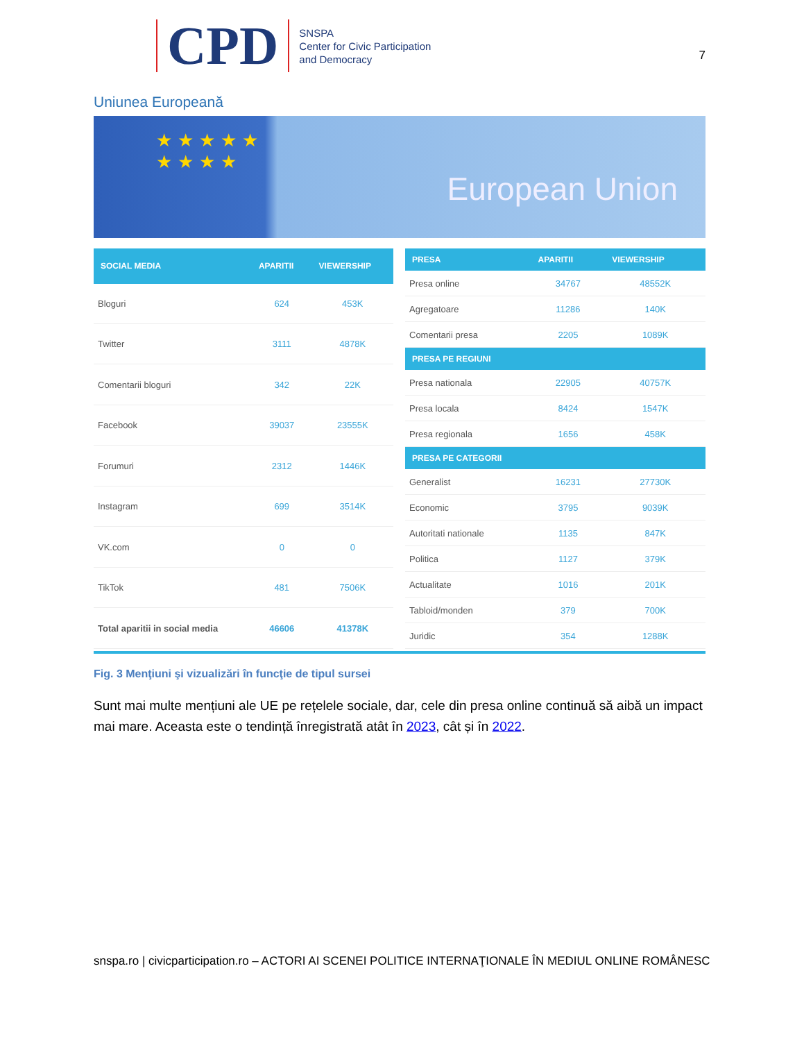CPD
SNSPA
Center for Civic Participation
and Democracy
7
Uniunea Europeană
★★★★★
★★★★
European Union
| SOCIAL MEDIA | APARITII | VIEWERSHIP |
| --- | --- | --- |
| Bloguri | 624 | 453K |
| Twitter | 3111 | 4878K |
| Comentarii bloguri | 342 | 22K |
| Facebook | 39037 | 23555K |
| Forumuri | 2312 | 1446K |
| Instagram | 699 | 3514K |
| VK.com | 0 | 0 |
| TikTok | 481 | 7506K |
| Total aparitii in social media | 46606 | 41378K |
| PRESA | APARITII | VIEWERSHIP |
| --- | --- | --- |
| Presa online | 34767 | 48552K |
| Agregatoare | 11286 | 140K |
| Comentarii presa | 2205 | 1089K |
| PRESA PE REGIUNI | | |
| Presa nationala | 22905 | 40757K |
| Presa locala | 8424 | 1547K |
| Presa regionala | 1656 | 458K |
| PRESA PE CATEGORII | | |
| Generalist | 16231 | 27730K |
| Economic | 3795 | 9039K |
| Autoritati nationale | 1135 | 847K |
| Politica | 1127 | 379K |
| Actualitate | 1016 | 201K |
| Tabloid/monden | 379 | 700K |
| Juridic | 354 | 1288K |
Fig. 3 Menţiuni şi vizualizări în funcţie de tipul sursei
Sunt mai multe mențiuni ale UE pe rețelele sociale, dar, cele din presa online continuă să aibă un impact mai mare. Aceasta este o tendință înregistrată atât în 2023, cât și în 2022.
snspa.ro | civicparticipation.ro – ACTORI AI SCENEI POLITICE INTERNAŢIONALE ÎN MEDIUL ONLINE ROMÂNESC